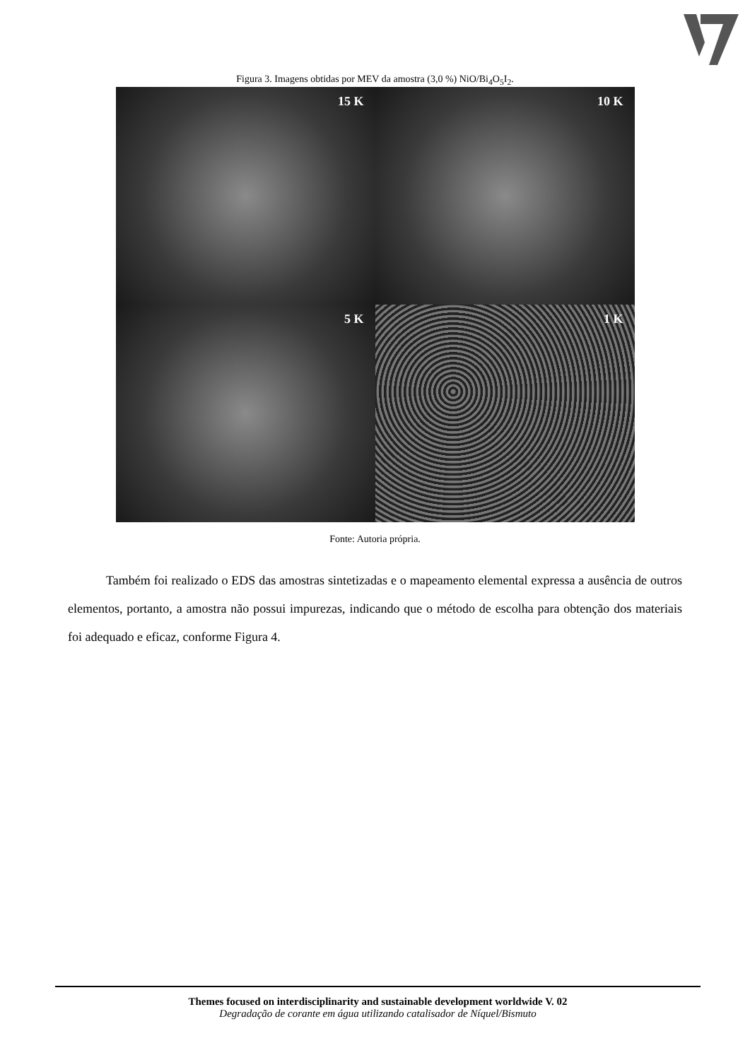Figura 3. Imagens obtidas por MEV da amostra (3,0 %) NiO/Bi<sub>4</sub>O<sub>5</sub>I<sub>2</sub>.
15 K
10 K
5 K
1 K
Fonte: Autoria própria.
Também foi realizado o EDS das amostras sintetizadas e o mapeamento elemental expressa a ausência de outros elementos, portanto, a amostra não possui impurezas, indicando que o método de escolha para obtenção dos materiais foi adequado e eficaz, conforme Figura 4.
Themes focused on interdisciplinarity and sustainable development worldwide V. 02
Degradação de corante em água utilizando catalisador de Níquel/Bismuto